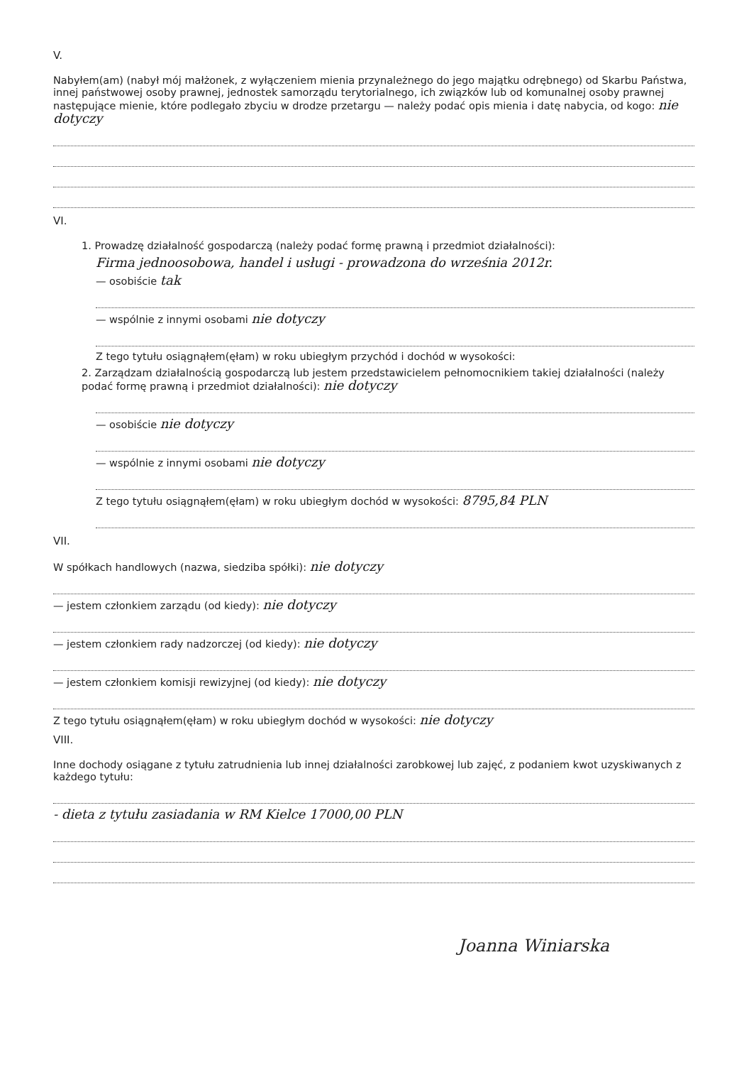V.
Nabyłem(am) (nabył mój małżonek, z wyłączeniem mienia przynależnego do jego majątku odrębnego) od Skarbu Państwa, innej państwowej osoby prawnej, jednostek samorządu terytorialnego, ich związków lub od komunalnej osoby prawnej następujące mienie, które podlegało zbyciu w drodze przetargu — należy podać opis mienia i datę nabycia, od kogo: nie dotyczy
VI.
1. Prowadzę działalność gospodarczą (należy podać formę prawną i przedmiot działalności):
Firma jednoosobowa, handel i usługi - prowadzona do września 2012r.
— osobiście tak
— wspólnie z innymi osobami nie dotyczy
Z tego tytułu osiągnąłem(ęłam) w roku ubiegłym przychód i dochód w wysokości:
2. Zarządzam działalnością gospodarczą lub jestem przedstawicielem pełnomocnikiem takiej działalności (należy podać formę prawną i przedmiot działalności): nie dotyczy
— osobiście nie dotyczy
— wspólnie z innymi osobami nie dotyczy
Z tego tytułu osiągnąłem(ęłam) w roku ubiegłym dochód w wysokości: 8795,84 PLN
VII.
W spółkach handlowych (nazwa, siedziba spółki): nie dotyczy
— jestem członkiem zarządu (od kiedy): nie dotyczy
— jestem członkiem rady nadzorczej (od kiedy): nie dotyczy
— jestem członkiem komisji rewizyjnej (od kiedy): nie dotyczy
Z tego tytułu osiągnąłem(ęłam) w roku ubiegłym dochód w wysokości: nie dotyczy
VIII.
Inne dochody osiągane z tytułu zatrudnienia lub innej działalności zarobkowej lub zajęć, z podaniem kwot uzyskiwanych z każdego tytułu:
- dieta z tytułu zasiadania w RM Kielce 17000,00 PLN
Joanna Winiarska